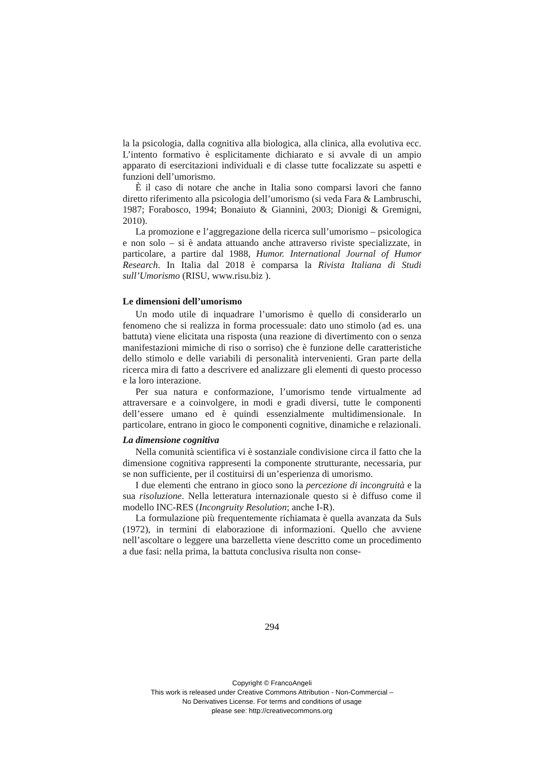la la psicologia, dalla cognitiva alla biologica, alla clinica, alla evolutiva ecc. L’intento formativo è esplicitamente dichiarato e si avvale di un ampio apparato di esercitazioni individuali e di classe tutte focalizzate su aspetti e funzioni dell’umorismo.
È il caso di notare che anche in Italia sono comparsi lavori che fanno diretto riferimento alla psicologia dell’umorismo (si veda Fara & Lambruschi, 1987; Forabosco, 1994; Bonaiuto & Giannini, 2003; Dionigi & Gremigni, 2010).
La promozione e l’aggregazione della ricerca sull’umorismo – psicologica e non solo – si è andata attuando anche attraverso riviste specializzate, in particolare, a partire dal 1988, Humor. International Journal of Humor Research. In Italia dal 2018 è comparsa la Rivista Italiana di Studi sull’Umorismo (RISU, www.risu.biz ).
Le dimensioni dell’umorismo
Un modo utile di inquadrare l’umorismo è quello di considerarlo un fenomeno che si realizza in forma processuale: dato uno stimolo (ad es. una battuta) viene elicitata una risposta (una reazione di divertimento con o senza manifestazioni mimiche di riso o sorriso) che è funzione delle caratteristiche dello stimolo e delle variabili di personalità intervenienti. Gran parte della ricerca mira di fatto a descrivere ed analizzare gli elementi di questo processo e la loro interazione.
Per sua natura e conformazione, l’umorismo tende virtualmente ad attraversare e a coinvolgere, in modi e gradi diversi, tutte le componenti dell’essere umano ed è quindi essenzialmente multidimensionale. In particolare, entrano in gioco le componenti cognitive, dinamiche e relazionali.
La dimensione cognitiva
Nella comunità scientifica vi è sostanziale condivisione circa il fatto che la dimensione cognitiva rappresenti la componente strutturante, necessaria, pur se non sufficiente, per il costituirsi di un’esperienza di umorismo.
I due elementi che entrano in gioco sono la percezione di incongruità e la sua risoluzione. Nella letteratura internazionale questo si è diffuso come il modello INC-RES (Incongruity Resolution; anche I-R).
La formulazione più frequentemente richiamata è quella avanzata da Suls (1972), in termini di elaborazione di informazioni. Quello che avviene nell’ascoltare o leggere una barzelletta viene descritto come un procedimento a due fasi: nella prima, la battuta conclusiva risulta non conse-
294
Copyright © FrancoAngeli
This work is released under Creative Commons Attribution - Non-Commercial –
No Derivatives License. For terms and conditions of usage
please see: http://creativecommons.org